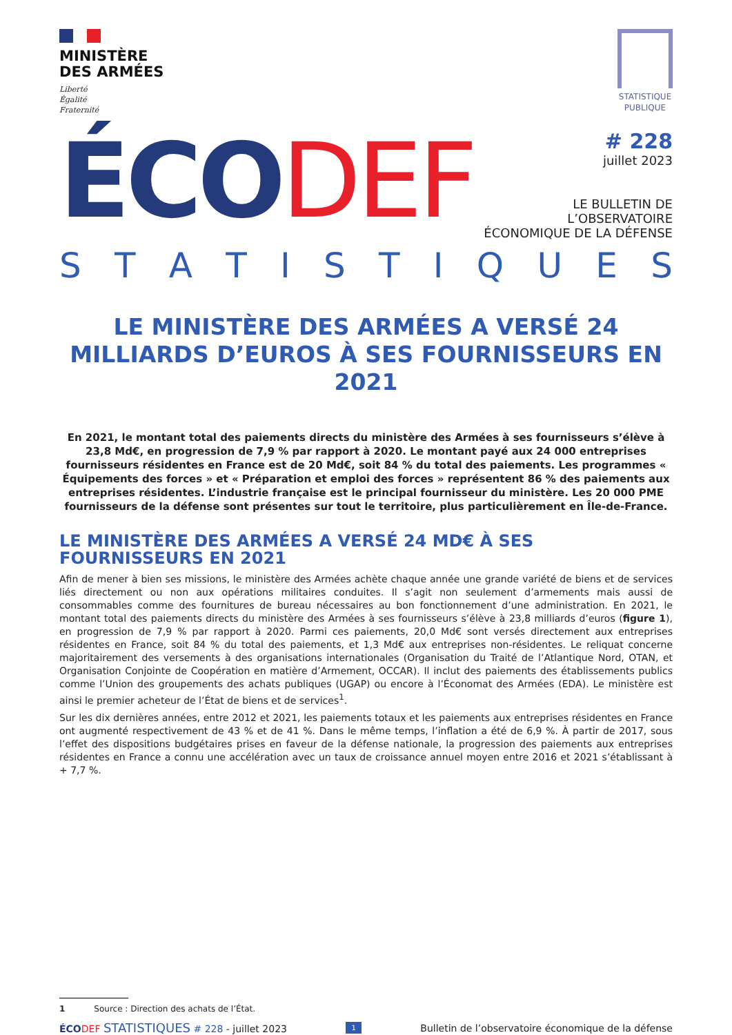MINISTÈRE
DES ARMÉES
Liberté
Égalité
Fraternité
STATISTIQUE
PUBLIQUE
ÉCODEF
# 228
juillet 2023
LE BULLETIN DE L’OBSERVATOIRE
ÉCONOMIQUE DE LA DÉFENSE
STATISTIQUES
LE MINISTÈRE DES ARMÉES A VERSÉ 24 MILLIARDS D’EUROS À SES FOURNISSEURS EN 2021
En 2021, le montant total des paiements directs du ministère des Armées à ses fournisseurs s’élève à 23,8 Md€, en progression de 7,9 % par rapport à 2020. Le montant payé aux 24 000 entreprises fournisseurs résidentes en France est de 20 Md€, soit 84 % du total des paiements. Les programmes « Équipements des forces » et « Préparation et emploi des forces » représentent 86 % des paiements aux entreprises résidentes. L’industrie française est le principal fournisseur du ministère. Les 20 000 PME fournisseurs de la défense sont présentes sur tout le territoire, plus particulièrement en Île-de-France.
LE MINISTÈRE DES ARMÉES A VERSÉ 24 MD€ À SES FOURNISSEURS EN 2021
Afin de mener à bien ses missions, le ministère des Armées achète chaque année une grande variété de biens et de services liés directement ou non aux opérations militaires conduites. Il s’agit non seulement d’armements mais aussi de consommables comme des fournitures de bureau nécessaires au bon fonctionnement d’une administration. En 2021, le montant total des paiements directs du ministère des Armées à ses fournisseurs s’élève à 23,8 milliards d’euros (figure 1), en progression de 7,9 % par rapport à 2020. Parmi ces paiements, 20,0 Md€ sont versés directement aux entreprises résidentes en France, soit 84 % du total des paiements, et 1,3 Md€ aux entreprises non-résidentes. Le reliquat concerne majoritairement des versements à des organisations internationales (Organisation du Traité de l’Atlantique Nord, OTAN, et Organisation Conjointe de Coopération en matière d’Armement, OCCAR). Il inclut des paiements des établissements publics comme l’Union des groupements des achats publiques (UGAP) ou encore à l’Économat des Armées (EDA). Le ministère est ainsi le premier acheteur de l’État de biens et de services<sup>1</sup>.
Sur les dix dernières années, entre 2012 et 2021, les paiements totaux et les paiements aux entreprises résidentes en France ont augmenté respectivement de 43 % et de 41 %. Dans le même temps, l’inflation a été de 6,9 %. À partir de 2017, sous l’effet des dispositions budgétaires prises en faveur de la défense nationale, la progression des paiements aux entreprises résidentes en France a connu une accélération avec un taux de croissance annuel moyen entre 2016 et 2021 s’établissant à + 7,7 %.
1 Source : Direction des achats de l’État.
ÉCO DEF STATISTIQUES # 228 - juillet 2023 1 Bulletin de l’observatoire économique de la défense